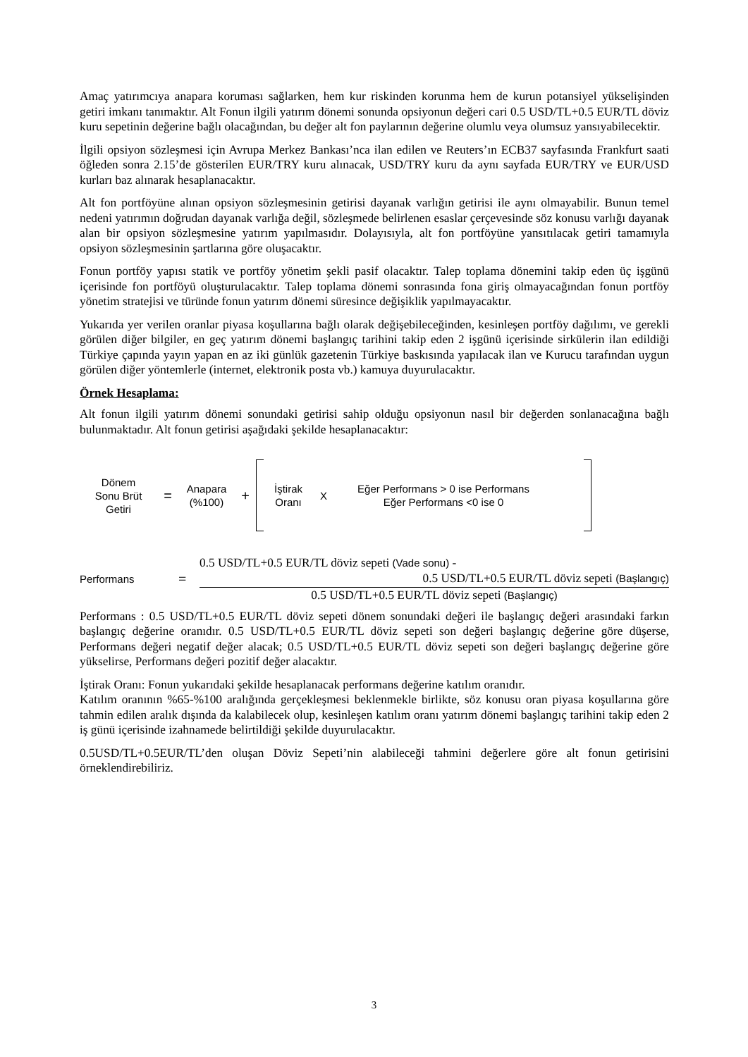Amaç yatırımcıya anapara koruması sağlarken, hem kur riskinden korunma hem de kurun potansiyel yükselişinden getiri imkanı tanımaktır. Alt Fonun ilgili yatırım dönemi sonunda opsiyonun değeri cari 0.5 USD/TL+0.5 EUR/TL döviz kuru sepetinin değerine bağlı olacağından, bu değer alt fon paylarının değerine olumlu veya olumsuz yansıyabilecektir.
İlgili opsiyon sözleşmesi için Avrupa Merkez Bankası’nca ilan edilen ve Reuters’ın ECB37 sayfasında Frankfurt saati öğleden sonra 2.15’de gösterilen EUR/TRY kuru alınacak, USD/TRY kuru da aynı sayfada EUR/TRY ve EUR/USD kurları baz alınarak hesaplanacaktır.
Alt fon portföyüne alınan opsiyon sözleşmesinin getirisi dayanak varlığın getirisi ile aynı olmayabilir. Bunun temel nedeni yatırımın doğrudan dayanak varlığa değil, sözleşmede belirlenen esaslar çerçevesinde söz konusu varlığı dayanak alan bir opsiyon sözleşmesine yatırım yapılmasıdır. Dolayısıyla, alt fon portföyüne yansıtılacak getiri tamamıyla opsiyon sözleşmesinin şartlarına göre oluşacaktır.
Fonun portföy yapısı statik ve portföy yönetim şekli pasif olacaktır. Talep toplama dönemini takip eden üç işgünü içerisinde fon portföyü oluşturulacaktır. Talep toplama dönemi sonrasında fona giriş olmayacağından fonun portföy yönetim stratejisi ve türünde fonun yatırım dönemi süresince değişiklik yapılmayacaktır.
Yukarıda yer verilen oranlar piyasa koşullarına bağlı olarak değişebileceğinden, kesinleşen portföy dağılımı, ve gerekli görülen diğer bilgiler, en geç yatırım dönemi başlangıç tarihini takip eden 2 işgünü içerisinde sirkülerin ilan edildiği Türkiye çapında yayın yapan en az iki günlük gazetenin Türkiye baskısında yapılacak ilan ve Kurucu tarafından uygun görülen diğer yöntemlerle (internet, elektronik posta vb.) kamuya duyurulacaktır.
Örnek Hesaplama:
Alt fonun ilgili yatırım dönemi sonundaki getirisi sahip olduğu opsiyonun nasıl bir değerden sonlanacağına bağlı bulunmaktadır. Alt fonun getirisi aşağıdaki şekilde hesaplanacaktır:
Dönem
Sonu Brüt
Getiri
=
Anapara
(%100)
+
İştirak
Oranı
X
Eğer Performans > 0 ise Performans
Eğer Performans <0 ise 0
Performans
=
0.5 USD/TL+0.5 EUR/TL döviz sepeti (Vade sonu) -
0.5 USD/TL+0.5 EUR/TL döviz sepeti (Başlangıç)
0.5 USD/TL+0.5 EUR/TL döviz sepeti (Başlangıç)
Performans : 0.5 USD/TL+0.5 EUR/TL döviz sepeti dönem sonundaki değeri ile başlangıç değeri arasındaki farkın başlangıç değerine oranıdır. 0.5 USD/TL+0.5 EUR/TL döviz sepeti son değeri başlangıç değerine göre düşerse, Performans değeri negatif değer alacak; 0.5 USD/TL+0.5 EUR/TL döviz sepeti son değeri başlangıç değerine göre yükselirse, Performans değeri pozitif değer alacaktır.
İştirak Oranı: Fonun yukarıdaki şekilde hesaplanacak performans değerine katılım oranıdır.
Katılım oranının %65-%100 aralığında gerçekleşmesi beklenmekle birlikte, söz konusu oran piyasa koşullarına göre tahmin edilen aralık dışında da kalabilecek olup, kesinleşen katılım oranı yatırım dönemi başlangıç tarihini takip eden 2 iş günü içerisinde izahnamede belirtildiği şekilde duyurulacaktır.
0.5USD/TL+0.5EUR/TL’den oluşan Döviz Sepeti’nin alabileceği tahmini değerlere göre alt fonun getirisini örneklendirebiliriz.
3